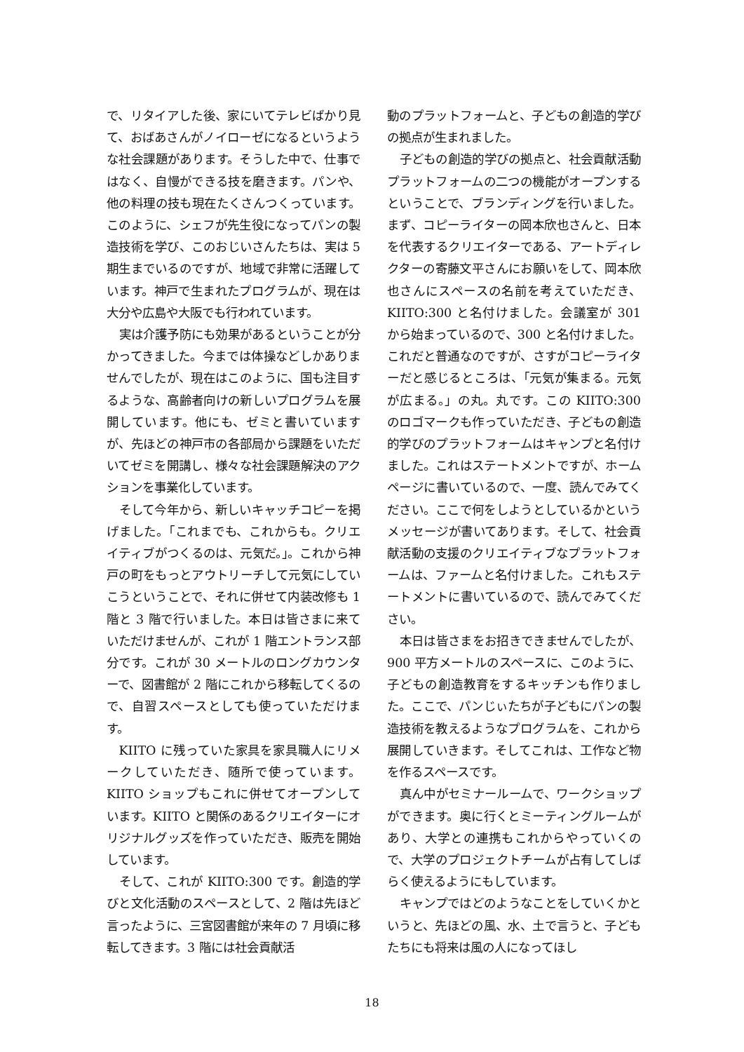で、リタイアした後、家にいてテレビばかり見て、おばあさんがノイローゼになるというような社会課題があります。そうした中で、仕事ではなく、自慢ができる技を磨きます。パンや、他の料理の技も現在たくさんつくっています。このように、シェフが先生役になってパンの製造技術を学び、このおじいさんたちは、実は 5 期生までいるのですが、地域で非常に活躍しています。神戸で生まれたプログラムが、現在は大分や広島や大阪でも行われています。
実は介護予防にも効果があるということが分かってきました。今までは体操などしかありませんでしたが、現在はこのように、国も注目するような、高齢者向けの新しいプログラムを展開しています。他にも、ゼミと書いていますが、先ほどの神戸市の各部局から課題をいただいてゼミを開講し、様々な社会課題解決のアクションを事業化しています。
そして今年から、新しいキャッチコピーを掲げました。「これまでも、これからも。クリエイティブがつくるのは、元気だ。」。これから神戸の町をもっとアウトリーチして元気にしていこうということで、それに併せて内装改修も 1 階と 3 階で行いました。本日は皆さまに来ていただけませんが、これが 1 階エントランス部分です。これが 30 メートルのロングカウンターで、図書館が 2 階にこれから移転してくるので、自習スペースとしても使っていただけます。
KIITO に残っていた家具を家具職人にリメークしていただき、随所で使っています。KIITO ショップもこれに併せてオープンしています。KIITO と関係のあるクリエイターにオリジナルグッズを作っていただき、販売を開始しています。
そして、これが KIITO:300 です。創造的学びと文化活動のスペースとして、2 階は先ほど言ったように、三宮図書館が来年の 7 月頃に移転してきます。3 階には社会貢献活
動のプラットフォームと、子どもの創造的学びの拠点が生まれました。
子どもの創造的学びの拠点と、社会貢献活動プラットフォームの二つの機能がオープンするということで、ブランディングを行いました。まず、コピーライターの岡本欣也さんと、日本を代表するクリエイターである、アートディレクターの寄藤文平さんにお願いをして、岡本欣也さんにスペースの名前を考えていただき、KIITO:300 と名付けました。会議室が 301 から始まっているので、300 と名付けました。これだと普通なのですが、さすがコピーライターだと感じるところは、「元気が集まる。元気が広まる。」の丸。丸です。この KIITO:300 のロゴマークも作っていただき、子どもの創造的学びのプラットフォームはキャンプと名付けました。これはステートメントですが、ホームページに書いているので、一度、読んでみてください。ここで何をしようとしているかというメッセージが書いてあります。そして、社会貢献活動の支援のクリエイティブなプラットフォームは、ファームと名付けました。これもステートメントに書いているので、読んでみてください。
本日は皆さまをお招きできませんでしたが、900 平方メートルのスペースに、このように、子どもの創造教育をするキッチンも作りました。ここで、パンじぃたちが子どもにパンの製造技術を教えるようなプログラムを、これから展開していきます。そしてこれは、工作など物を作るスペースです。
真ん中がセミナールームで、ワークショップができます。奥に行くとミーティングルームがあり、大学との連携もこれからやっていくので、大学のプロジェクトチームが占有してしばらく使えるようにもしています。
キャンプではどのようなことをしていくかというと、先ほどの風、水、土で言うと、子どもたちにも将来は風の人になってほし
18